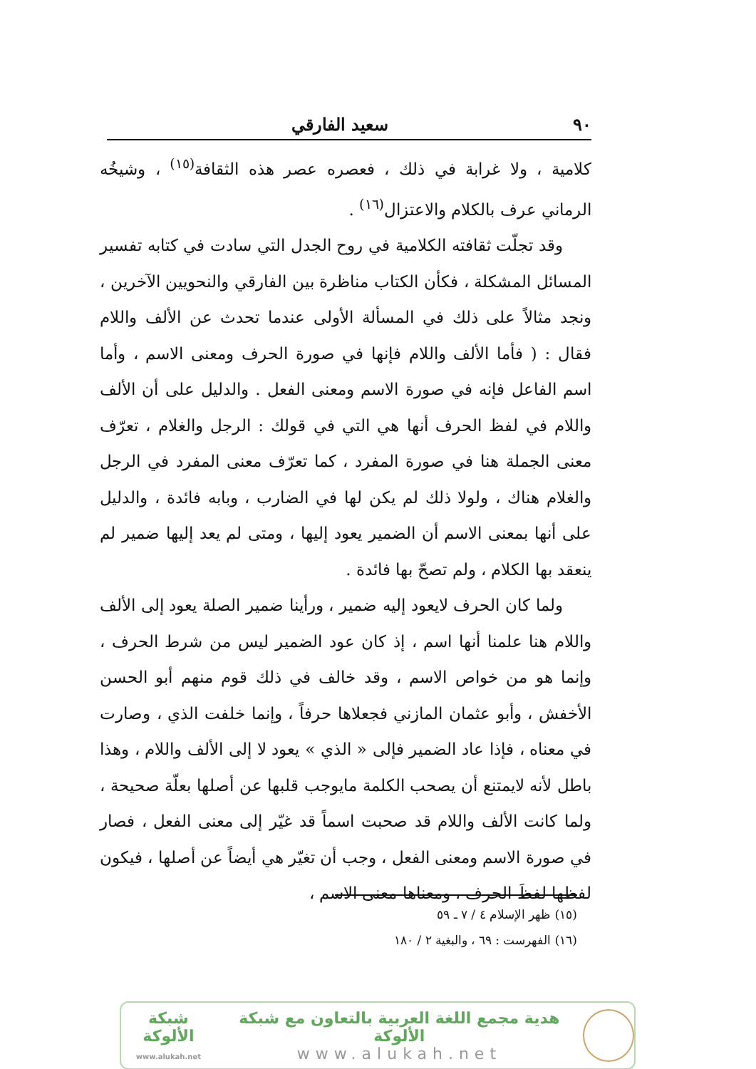٩٠ سعيد الفارقي
كلامية ، ولا غرابة في ذلك ، فعصره عصر هذه الثقافة<sup>(١٥)</sup> ، وشيخُه الرماني عرف بالكلام والاعتزال<sup>(١٦)</sup> .
وقد تجلّت ثقافته الكلامية في روح الجدل التي سادت في كتابه تفسير المسائل المشكلة ، فكأن الكتاب مناظرة بين الفارقي والنحويين الآخرين ، ونجد مثالاً على ذلك في المسألة الأولى عندما تحدث عن الألف واللام فقال : ( فأما الألف واللام فإنها في صورة الحرف ومعنى الاسم ، وأما اسم الفاعل فإنه في صورة الاسم ومعنى الفعل . والدليل على أن الألف واللام في لفظ الحرف أنها هي التي في قولك : الرجل والغلام ، تعرّف معنى الجملة هنا في صورة المفرد ، كما تعرّف معنى المفرد في الرجل والغلام هناك ، ولولا ذلك لم يكن لها في الضارب ، وبابه فائدة ، والدليل على أنها بمعنى الاسم أن الضمير يعود إليها ، ومتى لم يعد إليها ضمير لم ينعقد بها الكلام ، ولم تصحّ بها فائدة .
ولما كان الحرف لايعود إليه ضمير ، ورأينا ضمير الصلة يعود إلى الألف واللام هنا علمنا أنها اسم ، إذ كان عود الضمير ليس من شرط الحرف ، وإنما هو من خواص الاسم ، وقد خالف في ذلك قوم منهم أبو الحسن الأخفش ، وأبو عثمان المازني فجعلاها حرفاً ، وإنما خلفت الذي ، وصارت في معناه ، فإذا عاد الضمير فإلى « الذي » يعود لا إلى الألف واللام ، وهذا باطل لأنه لايمتنع أن يصحب الكلمة مايوجب قلبها عن أصلها بعلّة صحيحة ، ولما كانت الألف واللام قد صحبت اسماً قد غيّر إلى معنى الفعل ، فصار في صورة الاسم ومعنى الفعل ، وجب أن تغيّر هي أيضاً عن أصلها ، فيكون لفظها لفظَ الحرف ، ومعناها معنى الاسم ،
(١٥) ظهر الإسلام ٤ / ٧ ـ ٥٩
(١٦) الفهرست : ٦٩ ، والبغية ٢ / ١٨٠
شبكة الألوكة
www.alukah.net
هدية مجمع اللغة العربية بالتعاون مع شبكة الألوكة
www.alukah.net